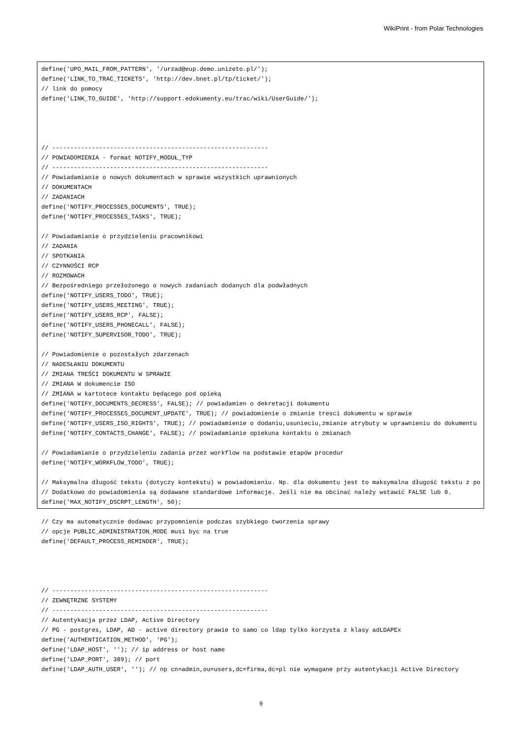WikiPrint - from Polar Technologies
define('UPO_MAIL_FROM_PATTERN', '/urzad@eup.demo.unizeto.pl/');
define('LINK_TO_TRAC_TICKETS', 'http://dev.bnet.pl/tp/ticket/');
// link do pomocy
define('LINK_TO_GUIDE', 'http://support.edokumenty.eu/trac/wiki/UserGuide/');




// ------------------------------------------------------------
// POWIADOMIENIA - format NOTIFY_MODUŁ_TYP
// ------------------------------------------------------------
// Powiadamianie o nowych dokumentach w sprawie wszystkich uprawnionych
// DOKUMENTACH
// ZADANIACH
define('NOTIFY_PROCESSES_DOCUMENTS', TRUE);
define('NOTIFY_PROCESSES_TASKS', TRUE);

// Powiadamianie o przydzieleniu pracownikowi
// ZADANIA
// SPOTKANIA
// CZYNNOŚCI RCP
// ROZMOWACH
// Bezpośredniego przełożonego o nowych zadaniach dodanych dla podwładnych
define('NOTIFY_USERS_TODO', TRUE);
define('NOTIFY_USERS_MEETING', TRUE);
define('NOTIFY_USERS_RCP', FALSE);
define('NOTIFY_USERS_PHONECALL', FALSE);
define('NOTIFY_SUPERVISOR_TODO', TRUE);

// Powiadomienie o pozostałych zdarzenach
// NADESŁANIU DOKUMENTU
// ZMIANA TREŚCI DOKUMENTU W SPRAWIE
// ZMIANA W dokumencie ISO
// ZMIANA w kartotece kontaktu będącego pod opieką
define('NOTIFY_DOCUMENTS_DECRESS', FALSE); // powiadamien o dekretacji dokumentu
define('NOTIFY_PROCESSES_DOCUMENT_UPDATE', TRUE); // powiadomienie o zmianie tresci dokumentu w sprawie
define('NOTIFY_USERS_ISO_RIGHTS', TRUE); // powiadamienie o dodaniu,usunieciu,zmianie atrybuty w uprawnieniu do dokumentu
define('NOTIFY_CONTACTS_CHANGE', FALSE); // powiadamianie opiekuna kontaktu o zmianach

// Powiadamianie o przydzieleniu zadania przez workflow na podstawie etapów procedur
define('NOTIFY_WORKFLOW_TODO', TRUE);

// Maksymalna długość tekstu (dotyczy kontekstu) w powiadomieniu. Np. dla dokumentu jest to maksymalna długość tekstu z po
// Dodatkowo do powiadomienia są dodawane standardowe informacje. Jeśli nie ma obcinać należy wstawić FALSE lub 0.
define('MAX_NOTIFY_DSCRPT_LENGTH', 50);

// Czy ma automatycznie dodawac przypomnienie podczas szybkiego tworzenia sprawy
// opcje PUBLIC_ADMINISTRATION_MODE musi byc na true
define('DEFAULT_PROCESS_REMINDER', TRUE);




// ------------------------------------------------------------
// ZEWNĘTRZNE SYSTEMY
// ------------------------------------------------------------
// Autentykacja przez LDAP, Active Directory
// PG - postgres, LDAP, AD - active directory prawie to samo co ldap tylko korzysta z klasy adLDAPEx
define('AUTHENTICATION_METHOD', 'PG');
define('LDAP_HOST', ''); // ip address or host name
define('LDAP_PORT', 389); // port
define('LDAP_AUTH_USER', ''); // np cn=admin,ou=users,dc=firma,dc=pl nie wymagane przy autentykacji Active Directory
9